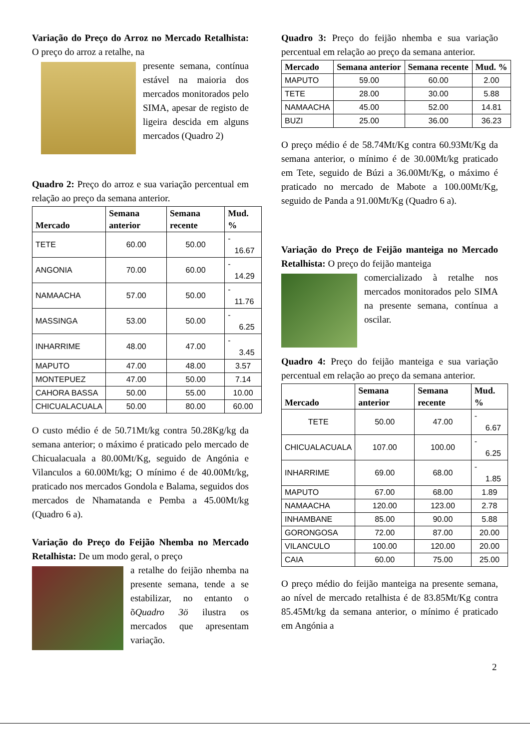Variação do Preço do Arroz no Mercado Retalhista: O preço do arroz a retalhe, na
presente semana, contínua estável na maioria dos mercados monitorados pelo SIMA, apesar de registo de ligeira descida em alguns mercados (Quadro 2)
Quadro 2: Preço do arroz e sua variação percentual em relação ao preço da semana anterior.
| Mercado | Semana anterior | Semana recente | Mud. % |
| --- | --- | --- | --- |
| TETE | 60.00 | 50.00 | - 16.67 |
| ANGONIA | 70.00 | 60.00 | - 14.29 |
| NAMAACHA | 57.00 | 50.00 | - 11.76 |
| MASSINGA | 53.00 | 50.00 | - 6.25 |
| INHARRIME | 48.00 | 47.00 | - 3.45 |
| MAPUTO | 47.00 | 48.00 | 3.57 |
| MONTEPUEZ | 47.00 | 50.00 | 7.14 |
| CAHORA BASSA | 50.00 | 55.00 | 10.00 |
| CHICUALACUALA | 50.00 | 80.00 | 60.00 |
O custo médio é de 50.71Mt/kg contra 50.28Kg/kg da semana anterior; o máximo é praticado pelo mercado de Chicualacuala a 80.00Mt/Kg, seguido de Angónia e Vilanculos a 60.00Mt/kg; O mínimo é de 40.00Mt/kg, praticado nos mercados Gondola e Balama, seguidos dos mercados de Nhamatanda e Pemba a 45.00Mt/kg (Quadro 6 a).
Variação do Preço do Feijão Nhemba no Mercado Retalhista: De um modo geral, o preço
a retalhe do feijão nhemba na presente semana, tende a se estabilizar, no entanto o õQuadro 3ö ilustra os mercados que apresentam variação.
Quadro 3: Preço do feijão nhemba e sua variação percentual em relação ao preço da semana anterior.
| Mercado | Semana anterior | Semana recente | Mud. % |
| --- | --- | --- | --- |
| MAPUTO | 59.00 | 60.00 | 2.00 |
| TETE | 28.00 | 30.00 | 5.88 |
| NAMAACHA | 45.00 | 52.00 | 14.81 |
| BUZI | 25.00 | 36.00 | 36.23 |
O preço médio é de 58.74Mt/Kg contra 60.93Mt/Kg da semana anterior, o mínimo é de 30.00Mt/kg praticado em Tete, seguido de Búzi a 36.00Mt/Kg, o máximo é praticado no mercado de Mabote a 100.00Mt/Kg, seguido de Panda a 91.00Mt/Kg (Quadro 6 a).
Variação do Preço de Feijão manteiga no Mercado Retalhista: O preço do feijão manteiga
comercializado à retalhe nos mercados monitorados pelo SIMA na presente semana, contínua a oscilar.
Quadro 4: Preço do feijão manteiga e sua variação percentual em relação ao preço da semana anterior.
| Mercado | Semana anterior | Semana recente | Mud. % |
| --- | --- | --- | --- |
| TETE | 50.00 | 47.00 | - 6.67 |
| CHICUALACUALA | 107.00 | 100.00 | - 6.25 |
| INHARRIME | 69.00 | 68.00 | - 1.85 |
| MAPUTO | 67.00 | 68.00 | 1.89 |
| NAMAACHA | 120.00 | 123.00 | 2.78 |
| INHAMBANE | 85.00 | 90.00 | 5.88 |
| GORONGOSA | 72.00 | 87.00 | 20.00 |
| VILANCULO | 100.00 | 120.00 | 20.00 |
| CAIA | 60.00 | 75.00 | 25.00 |
O preço médio do feijão manteiga na presente semana, ao nível de mercado retalhista é de 83.85Mt/Kg contra 85.45Mt/kg da semana anterior, o mínimo é praticado em Angónia a
2